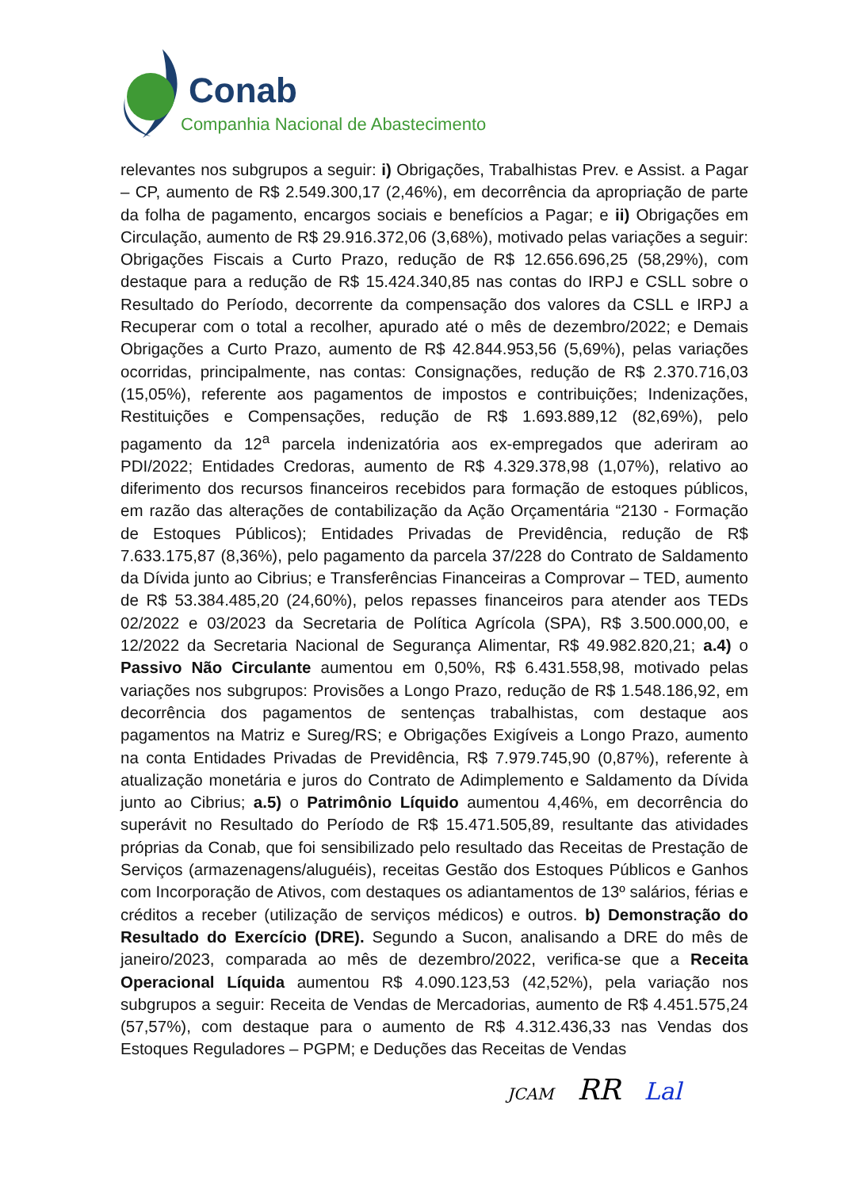Conab
Companhia Nacional de Abastecimento
relevantes nos subgrupos a seguir: i) Obrigações, Trabalhistas Prev. e Assist. a Pagar – CP, aumento de R$ 2.549.300,17 (2,46%), em decorrência da apropriação de parte da folha de pagamento, encargos sociais e benefícios a Pagar; e ii) Obrigações em Circulação, aumento de R$ 29.916.372,06 (3,68%), motivado pelas variações a seguir: Obrigações Fiscais a Curto Prazo, redução de R$ 12.656.696,25 (58,29%), com destaque para a redução de R$ 15.424.340,85 nas contas do IRPJ e CSLL sobre o Resultado do Período, decorrente da compensação dos valores da CSLL e IRPJ a Recuperar com o total a recolher, apurado até o mês de dezembro/2022; e Demais Obrigações a Curto Prazo, aumento de R$ 42.844.953,56 (5,69%), pelas variações ocorridas, principalmente, nas contas: Consignações, redução de R$ 2.370.716,03 (15,05%), referente aos pagamentos de impostos e contribuições; Indenizações, Restituições e Compensações, redução de R$ 1.693.889,12 (82,69%), pelo pagamento da 12<sup>a</sup> parcela indenizatória aos ex-empregados que aderiram ao PDI/2022; Entidades Credoras, aumento de R$ 4.329.378,98 (1,07%), relativo ao diferimento dos recursos financeiros recebidos para formação de estoques públicos, em razão das alterações de contabilização da Ação Orçamentária “2130 - Formação de Estoques Públicos); Entidades Privadas de Previdência, redução de R$ 7.633.175,87 (8,36%), pelo pagamento da parcela 37/228 do Contrato de Saldamento da Dívida junto ao Cibrius; e Transferências Financeiras a Comprovar – TED, aumento de R$ 53.384.485,20 (24,60%), pelos repasses financeiros para atender aos TEDs 02/2022 e 03/2023 da Secretaria de Política Agrícola (SPA), R$ 3.500.000,00, e 12/2022 da Secretaria Nacional de Segurança Alimentar, R$ 49.982.820,21; a.4) o Passivo Não Circulante aumentou em 0,50%, R$ 6.431.558,98, motivado pelas variações nos subgrupos: Provisões a Longo Prazo, redução de R$ 1.548.186,92, em decorrência dos pagamentos de sentenças trabalhistas, com destaque aos pagamentos na Matriz e Sureg/RS; e Obrigações Exigíveis a Longo Prazo, aumento na conta Entidades Privadas de Previdência, R$ 7.979.745,90 (0,87%), referente à atualização monetária e juros do Contrato de Adimplemento e Saldamento da Dívida junto ao Cibrius; a.5) o Patrimônio Líquido aumentou 4,46%, em decorrência do superávit no Resultado do Período de R$ 15.471.505,89, resultante das atividades próprias da Conab, que foi sensibilizado pelo resultado das Receitas de Prestação de Serviços (armazenagens/aluguéis), receitas Gestão dos Estoques Públicos e Ganhos com Incorporação de Ativos, com destaques os adiantamentos de 13º salários, férias e créditos a receber (utilização de serviços médicos) e outros. b) Demonstração do Resultado do Exercício (DRE). Segundo a Sucon, analisando a DRE do mês de janeiro/2023, comparada ao mês de dezembro/2022, verifica-se que a Receita Operacional Líquida aumentou R$ 4.090.123,53 (42,52%), pela variação nos subgrupos a seguir: Receita de Vendas de Mercadorias, aumento de R$ 4.451.575,24 (57,57%), com destaque para o aumento de R$ 4.312.436,33 nas Vendas dos Estoques Reguladores – PGPM; e Deduções das Receitas de Vendas
JCAM RR Lal